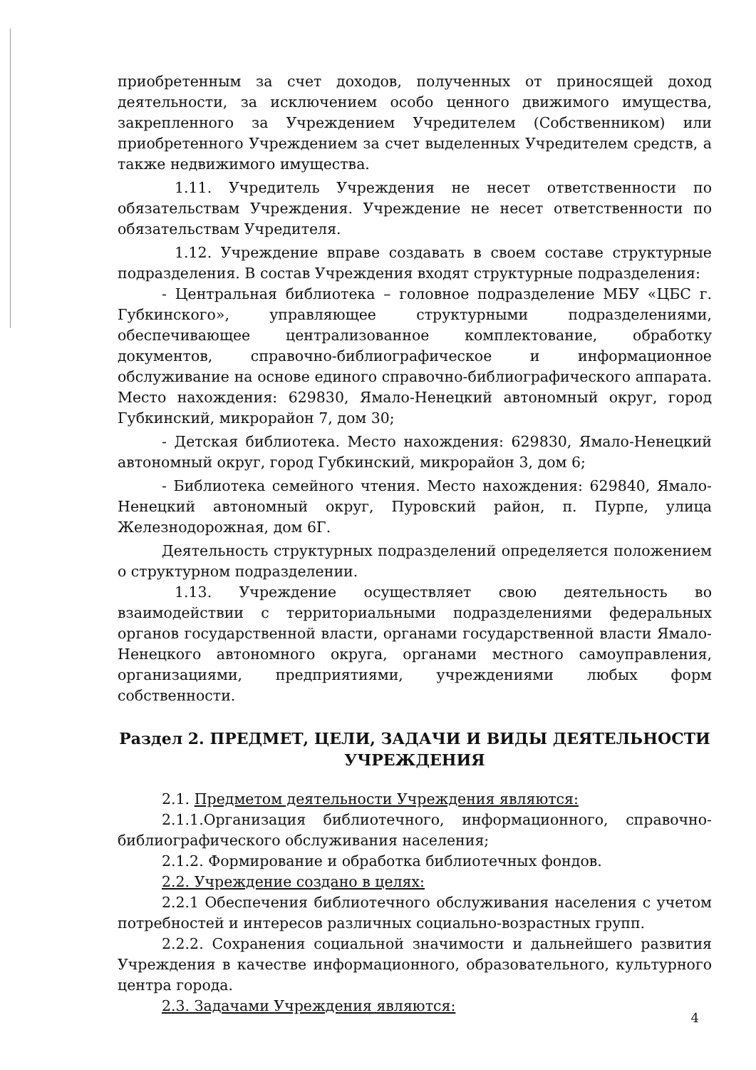приобретенным за счет доходов, полученных от приносящей доход деятельности, за исключением особо ценного движимого имущества, закрепленного за Учреждением Учредителем (Собственником) или приобретенного Учреждением за счет выделенных Учредителем средств, а также недвижимого имущества.
1.11. Учредитель Учреждения не несет ответственности по обязательствам Учреждения. Учреждение не несет ответственности по обязательствам Учредителя.
1.12. Учреждение вправе создавать в своем составе структурные подразделения. В состав Учреждения входят структурные подразделения:
- Центральная библиотека – головное подразделение МБУ «ЦБС г. Губкинского», управляющее структурными подразделениями, обеспечивающее централизованное комплектование, обработку документов, справочно-библиографическое и информационное обслуживание на основе единого справочно-библиографического аппарата. Место нахождения: 629830, Ямало-Ненецкий автономный округ, город Губкинский, микрорайон 7, дом 30;
- Детская библиотека. Место нахождения: 629830, Ямало-Ненецкий автономный округ, город Губкинский, микрорайон 3, дом 6;
- Библиотека семейного чтения. Место нахождения: 629840, Ямало-Ненецкий автономный округ, Пуровский район, п. Пурпе, улица Железнодорожная, дом 6Г.
Деятельность структурных подразделений определяется положением о структурном подразделении.
1.13. Учреждение осуществляет свою деятельность во взаимодействии с территориальными подразделениями федеральных органов государственной власти, органами государственной власти Ямало-Ненецкого автономного округа, органами местного самоуправления, организациями, предприятиями, учреждениями любых форм собственности.
Раздел 2. ПРЕДМЕТ, ЦЕЛИ, ЗАДАЧИ И ВИДЫ ДЕЯТЕЛЬНОСТИ УЧРЕЖДЕНИЯ
2.1. Предметом деятельности Учреждения являются:
2.1.1.Организация библиотечного, информационного, справочно-библиографического обслуживания населения;
2.1.2. Формирование и обработка библиотечных фондов.
2.2. Учреждение создано в целях:
2.2.1 Обеспечения библиотечного обслуживания населения с учетом потребностей и интересов различных социально-возрастных групп.
2.2.2. Сохранения социальной значимости и дальнейшего развития Учреждения в качестве информационного, образовательного, культурного центра города.
2.3. Задачами Учреждения являются:
4